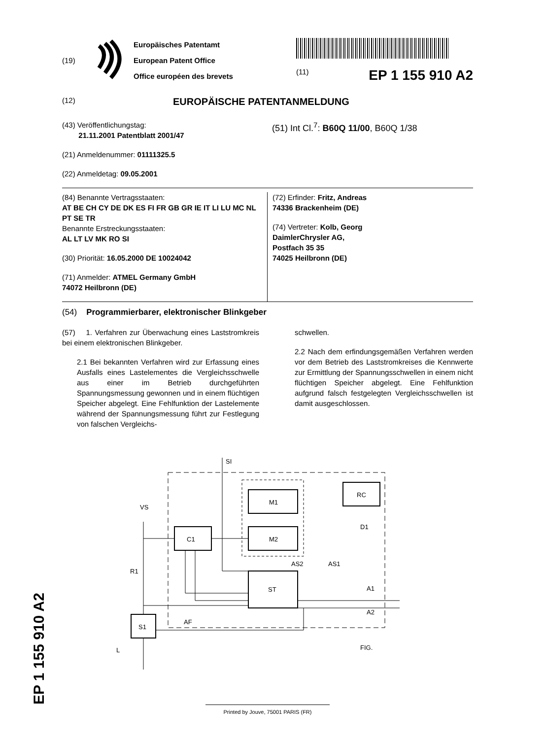(19)
Europäisches Patentamt
European Patent Office
Office européen des brevets
(11) EP 1 155 910 A2
(12) EUROPÄISCHE PATENTANMELDUNG
(43) Veröffentlichungstag:
21.11.2001 Patentblatt 2001/47
(21) Anmeldenummer: 01111325.5
(22) Anmeldetag: 09.05.2001
(51) Int Cl.<sup>7</sup>: B60Q 11/00, B60Q 1/38
(84) Benannte Vertragsstaaten:
AT BE CH CY DE DK ES FI FR GB GR IE IT LI LU MC NL PT SE TR
Benannte Erstreckungsstaaten:
AL LT LV MK RO SI
(30) Priorität: 16.05.2000 DE 10024042
(71) Anmelder: ATMEL Germany GmbH
74072 Heilbronn (DE)
(72) Erfinder: Fritz, Andreas
74336 Brackenheim (DE)
(74) Vertreter: Kolb, Georg
DaimlerChrysler AG,
Postfach 35 35
74025 Heilbronn (DE)
(54) Programmierbarer, elektronischer Blinkgeber
(57) 1. Verfahren zur Überwachung eines Laststromkreis bei einem elektronischen Blinkgeber.
2.1 Bei bekannten Verfahren wird zur Erfassung eines Ausfalls eines Lastelementes die Vergleichsschwelle aus einer im Betrieb durchgeführten Spannungsmessung gewonnen und in einem flüchtigen Speicher abgelegt. Eine Fehlfunktion der Lastelemente während der Spannungsmessung führt zur Festlegung von falschen Vergleichs-
schwellen.
2.2 Nach dem erfindungsgemäßen Verfahren werden vor dem Betrieb des Laststromkreises die Kennwerte zur Ermittlung der Spannungsschwellen in einem nicht flüchtigen Speicher abgelegt. Eine Fehlfunktion aufgrund falsch festgelegten Vergleichsschwellen ist damit ausgeschlossen.
M1
M2
RC
C1
ST
S1
SI
VS
R1
D1
A1
A2
AF
FIG.
L
AS1
AS2
EP 1 155 910 A2 Printed by Jouve, 75001 PARIS (FR)